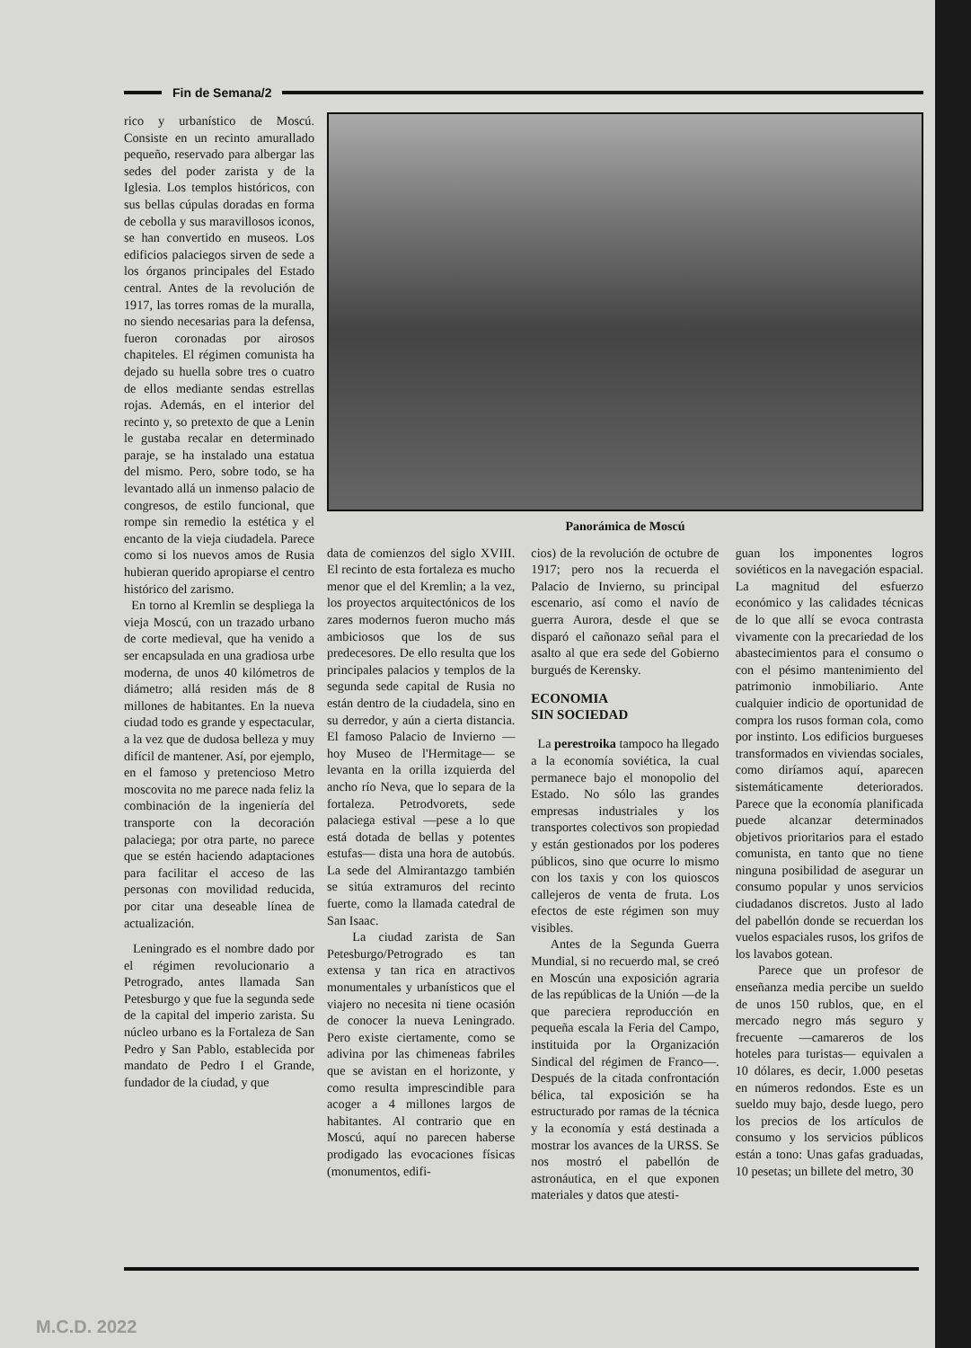Fin de Semana/2
rico y urbanístico de Moscú. Consiste en un recinto amurallado pequeño, reservado para albergar las sedes del poder zarista y de la Iglesia. Los templos históricos, con sus bellas cúpulas doradas en forma de cebolla y sus maravillosos iconos, se han convertido en museos. Los edificios palaciegos sirven de sede a los órganos principales del Estado central. Antes de la revolución de 1917, las torres romas de la muralla, no siendo necesarias para la defensa, fueron coronadas por airosos chapiteles. El régimen comunista ha dejado su huella sobre tres o cuatro de ellos mediante sendas estrellas rojas. Además, en el interior del recinto y, so pretexto de que a Lenin le gustaba recalar en determinado paraje, se ha instalado una estatua del mismo. Pero, sobre todo, se ha levantado allá un inmenso palacio de congresos, de estilo funcional, que rompe sin remedio la estética y el encanto de la vieja ciudadela. Parece como si los nuevos amos de Rusia hubieran querido apropiarse el centro histórico del zarismo.
En torno al Kremlin se despliega la vieja Moscú, con un trazado urbano de corte medieval, que ha venido a ser encapsulada en una gradiosa urbe moderna, de unos 40 kilómetros de diámetro; allá residen más de 8 millones de habitantes. En la nueva ciudad todo es grande y espectacular, a la vez que de dudosa belleza y muy difícil de mantener. Así, por ejemplo, en el famoso y pretencioso Metro moscovita no me parece nada feliz la combinación de la ingeniería del transporte con la decoración palaciega; por otra parte, no parece que se estén haciendo adaptaciones para facilitar el acceso de las personas con movilidad reducida, por citar una deseable línea de actualización.
Leningrado es el nombre dado por el régimen revolucionario a Petrogrado, antes llamada San Petesburgo y que fue la segunda sede de la capital del imperio zarista. Su núcleo urbano es la Fortaleza de San Pedro y San Pablo, establecida por mandato de Pedro I el Grande, fundador de la ciudad, y que
Panorámica de Moscú
data de comienzos del siglo XVIII. El recinto de esta fortaleza es mucho menor que el del Kremlin; a la vez, los proyectos arquitectónicos de los zares modernos fueron mucho más ambiciosos que los de sus predecesores. De ello resulta que los principales palacios y templos de la segunda sede capital de Rusia no están dentro de la ciudadela, sino en su derredor, y aún a cierta distancia. El famoso Palacio de Invierno —hoy Museo de l'Hermitage— se levanta en la orilla izquierda del ancho río Neva, que lo separa de la fortaleza. Petrodvorets, sede palaciega estival —pese a lo que está dotada de bellas y potentes estufas— dista una hora de autobús. La sede del Almirantazgo también se sitúa extramuros del recinto fuerte, como la llamada catedral de San Isaac.
La ciudad zarista de San Petesburgo/Petrogrado es tan extensa y tan rica en atractivos monumentales y urbanísticos que el viajero no necesita ni tiene ocasión de conocer la nueva Leningrado. Pero existe ciertamente, como se adivina por las chimeneas fabriles que se avistan en el horizonte, y como resulta imprescindible para acoger a 4 millones largos de habitantes. Al contrario que en Moscú, aquí no parecen haberse prodigado las evocaciones físicas (monumentos, edifi-
cios) de la revolución de octubre de 1917; pero nos la recuerda el Palacio de Invierno, su principal escenario, así como el navío de guerra Aurora, desde el que se disparó el cañonazo señal para el asalto al que era sede del Gobierno burgués de Kerensky.
ECONOMIA
SIN SOCIEDAD
La perestroika tampoco ha llegado a la economía soviética, la cual permanece bajo el monopolio del Estado. No sólo las grandes empresas industriales y los transportes colectivos son propiedad y están gestionados por los poderes públicos, sino que ocurre lo mismo con los taxis y con los quioscos callejeros de venta de fruta. Los efectos de este régimen son muy visibles.
Antes de la Segunda Guerra Mundial, si no recuerdo mal, se creó en Moscún una exposición agraria de las repúblicas de la Unión —de la que pareciera reproducción en pequeña escala la Feria del Campo, instituida por la Organización Sindical del régimen de Franco—. Después de la citada confrontación bélica, tal exposición se ha estructurado por ramas de la técnica y la economía y está destinada a mostrar los avances de la URSS. Se nos mostró el pabellón de astronáutica, en el que exponen materiales y datos que atesti-
guan los imponentes logros soviéticos en la navegación espacial. La magnitud del esfuerzo económico y las calidades técnicas de lo que allí se evoca contrasta vivamente con la precariedad de los abastecimientos para el consumo o con el pésimo mantenimiento del patrimonio inmobiliario. Ante cualquier indicio de oportunidad de compra los rusos forman cola, como por instinto. Los edificios burgueses transformados en viviendas sociales, como diríamos aquí, aparecen sistemáticamente deteriorados. Parece que la economía planificada puede alcanzar determinados objetivos prioritarios para el estado comunista, en tanto que no tiene ninguna posibilidad de asegurar un consumo popular y unos servicios ciudadanos discretos. Justo al lado del pabellón donde se recuerdan los vuelos espaciales rusos, los grifos de los lavabos gotean.
Parece que un profesor de enseñanza media percibe un sueldo de unos 150 rublos, que, en el mercado negro más seguro y frecuente —camareros de los hoteles para turistas— equivalen a 10 dólares, es decir, 1.000 pesetas en números redondos. Este es un sueldo muy bajo, desde luego, pero los precios de los artículos de consumo y los servicios públicos están a tono: Unas gafas graduadas, 10 pesetas; un billete del metro, 30
M.C.D. 2022